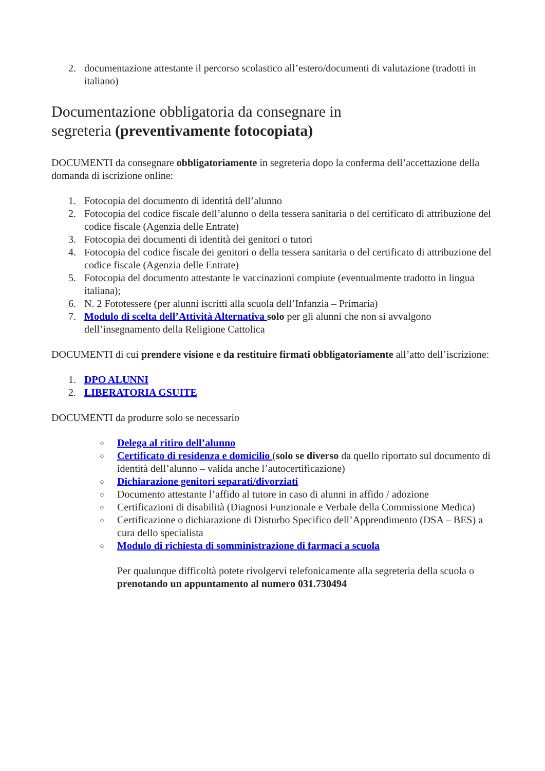2. documentazione attestante il percorso scolastico all’estero/documenti di valutazione (tradotti in italiano)
Documentazione obbligatoria da consegnare in
segreteria (preventivamente fotocopiata)
DOCUMENTI da consegnare obbligatoriamente in segreteria dopo la conferma dell’accettazione della domanda di iscrizione online:
1. Fotocopia del documento di identità dell’alunno
2. Fotocopia del codice fiscale dell’alunno o della tessera sanitaria o del certificato di attribuzione del
codice fiscale (Agenzia delle Entrate)
3. Fotocopia dei documenti di identità dei genitori o tutori
4. Fotocopia del codice fiscale dei genitori o della tessera sanitaria o del certificato di attribuzione del
codice fiscale (Agenzia delle Entrate)
5. Fotocopia del documento attestante le vaccinazioni compiute (eventualmente tradotto in lingua italiana);
6. N. 2 Fototessere (per alunni iscritti alla scuola dell’Infanzia – Primaria)
7. Modulo di scelta dell’Attività Alternativa solo per gli alunni che non si avvalgono dell’insegnamento della Religione Cattolica
DOCUMENTI di cui prendere visione e da restituire firmati obbligatoriamente all’atto dell’iscrizione:
1. DPO ALUNNI
2. LIBERATORIA GSUITE
DOCUMENTI da produrre solo se necessario
o Delega al ritiro dell’alunno
o Certificato di residenza e domicilio (solo se diverso da quello riportato sul documento di identità dell’alunno – valida anche l’autocertificazione)
o Dichiarazione genitori separati/divorziati
o Documento attestante l’affido al tutore in caso di alunni in affido / adozione
o Certificazioni di disabilità (Diagnosi Funzionale e Verbale della Commissione Medica)
o Certificazione o dichiarazione di Disturbo Specifico dell’Apprendimento (DSA – BES) a cura dello specialista
o Modulo di richiesta di somministrazione di farmaci a scuola
Per qualunque difficoltà potete rivolgervi telefonicamente alla segreteria della scuola o prenotando un appuntamento al numero 031.730494